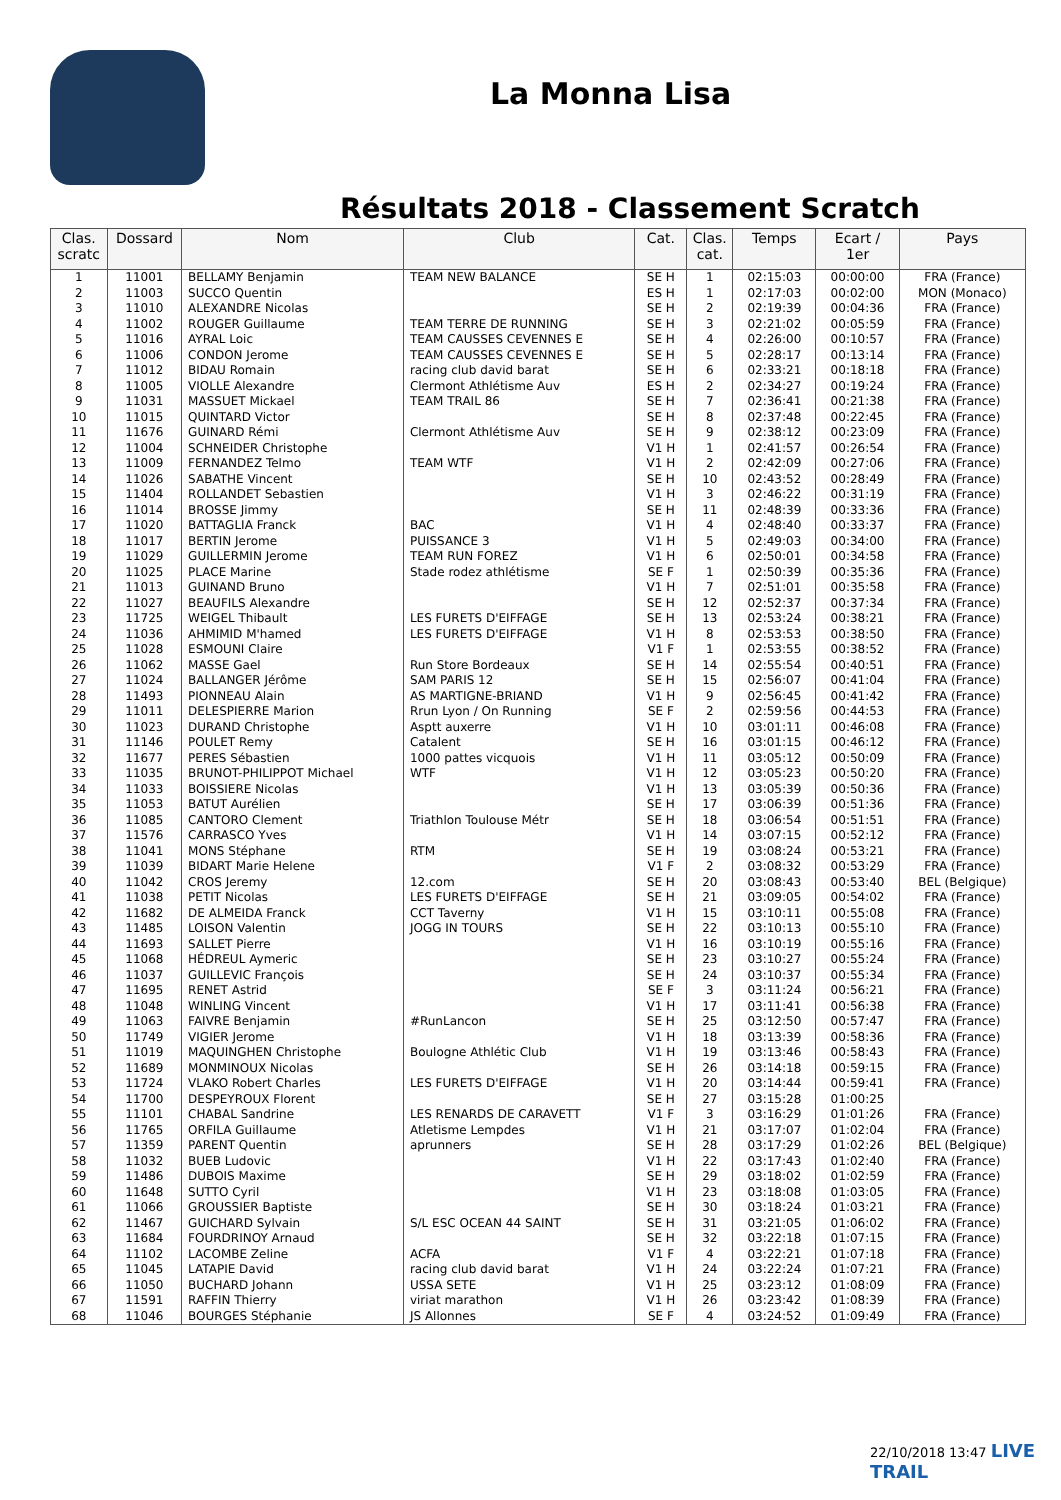La Monna Lisa
Résultats 2018 - Classement Scratch
| Clas. scratc | Dossard | Nom | Club | Cat. | Clas. cat. | Temps | Ecart / 1er | Pays |
| --- | --- | --- | --- | --- | --- | --- | --- | --- |
| 1 | 11001 | BELLAMY Benjamin | TEAM NEW BALANCE | SE H | 1 | 02:15:03 | 00:00:00 | FRA (France) |
| 2 | 11003 | SUCCO Quentin | | ES H | 1 | 02:17:03 | 00:02:00 | MON (Monaco) |
| 3 | 11010 | ALEXANDRE Nicolas | | SE H | 2 | 02:19:39 | 00:04:36 | FRA (France) |
| 4 | 11002 | ROUGER Guillaume | TEAM TERRE DE RUNNING | SE H | 3 | 02:21:02 | 00:05:59 | FRA (France) |
| 5 | 11016 | AYRAL Loic | TEAM CAUSSES CEVENNES E | SE H | 4 | 02:26:00 | 00:10:57 | FRA (France) |
| 6 | 11006 | CONDON Jerome | TEAM CAUSSES CEVENNES E | SE H | 5 | 02:28:17 | 00:13:14 | FRA (France) |
| 7 | 11012 | BIDAU Romain | racing club david barat | SE H | 6 | 02:33:21 | 00:18:18 | FRA (France) |
| 8 | 11005 | VIOLLE Alexandre | Clermont Athlétisme Auv | ES H | 2 | 02:34:27 | 00:19:24 | FRA (France) |
| 9 | 11031 | MASSUET Mickael | TEAM TRAIL 86 | SE H | 7 | 02:36:41 | 00:21:38 | FRA (France) |
| 10 | 11015 | QUINTARD Victor | | SE H | 8 | 02:37:48 | 00:22:45 | FRA (France) |
| 11 | 11676 | GUINARD Rémi | Clermont Athlétisme Auv | SE H | 9 | 02:38:12 | 00:23:09 | FRA (France) |
| 12 | 11004 | SCHNEIDER Christophe | | V1 H | 1 | 02:41:57 | 00:26:54 | FRA (France) |
| 13 | 11009 | FERNANDEZ Telmo | TEAM WTF | V1 H | 2 | 02:42:09 | 00:27:06 | FRA (France) |
| 14 | 11026 | SABATHE Vincent | | SE H | 10 | 02:43:52 | 00:28:49 | FRA (France) |
| 15 | 11404 | ROLLANDET Sebastien | | V1 H | 3 | 02:46:22 | 00:31:19 | FRA (France) |
| 16 | 11014 | BROSSE Jimmy | | SE H | 11 | 02:48:39 | 00:33:36 | FRA (France) |
| 17 | 11020 | BATTAGLIA Franck | BAC | V1 H | 4 | 02:48:40 | 00:33:37 | FRA (France) |
| 18 | 11017 | BERTIN Jerome | PUISSANCE 3 | V1 H | 5 | 02:49:03 | 00:34:00 | FRA (France) |
| 19 | 11029 | GUILLERMIN Jerome | TEAM RUN FOREZ | V1 H | 6 | 02:50:01 | 00:34:58 | FRA (France) |
| 20 | 11025 | PLACE Marine | Stade rodez athlétisme | SE F | 1 | 02:50:39 | 00:35:36 | FRA (France) |
| 21 | 11013 | GUINAND Bruno | | V1 H | 7 | 02:51:01 | 00:35:58 | FRA (France) |
| 22 | 11027 | BEAUFILS Alexandre | | SE H | 12 | 02:52:37 | 00:37:34 | FRA (France) |
| 23 | 11725 | WEIGEL Thibault | LES FURETS D'EIFFAGE | SE H | 13 | 02:53:24 | 00:38:21 | FRA (France) |
| 24 | 11036 | AHMIMID M'hamed | LES FURETS D'EIFFAGE | V1 H | 8 | 02:53:53 | 00:38:50 | FRA (France) |
| 25 | 11028 | ESMOUNI Claire | | V1 F | 1 | 02:53:55 | 00:38:52 | FRA (France) |
| 26 | 11062 | MASSE Gael | Run Store Bordeaux | SE H | 14 | 02:55:54 | 00:40:51 | FRA (France) |
| 27 | 11024 | BALLANGER Jérôme | SAM PARIS 12 | SE H | 15 | 02:56:07 | 00:41:04 | FRA (France) |
| 28 | 11493 | PIONNEAU Alain | AS MARTIGNE-BRIAND | V1 H | 9 | 02:56:45 | 00:41:42 | FRA (France) |
| 29 | 11011 | DELESPIERRE Marion | Rrun Lyon / On Running | SE F | 2 | 02:59:56 | 00:44:53 | FRA (France) |
| 30 | 11023 | DURAND Christophe | Asptt auxerre | V1 H | 10 | 03:01:11 | 00:46:08 | FRA (France) |
| 31 | 11146 | POULET Remy | Catalent | SE H | 16 | 03:01:15 | 00:46:12 | FRA (France) |
| 32 | 11677 | PERES Sébastien | 1000 pattes vicquois | V1 H | 11 | 03:05:12 | 00:50:09 | FRA (France) |
| 33 | 11035 | BRUNOT-PHILIPPOT Michael | WTF | V1 H | 12 | 03:05:23 | 00:50:20 | FRA (France) |
| 34 | 11033 | BOISSIERE Nicolas | | V1 H | 13 | 03:05:39 | 00:50:36 | FRA (France) |
| 35 | 11053 | BATUT Aurélien | | SE H | 17 | 03:06:39 | 00:51:36 | FRA (France) |
| 36 | 11085 | CANTORO Clement | Triathlon Toulouse Métr | SE H | 18 | 03:06:54 | 00:51:51 | FRA (France) |
| 37 | 11576 | CARRASCO Yves | | V1 H | 14 | 03:07:15 | 00:52:12 | FRA (France) |
| 38 | 11041 | MONS Stéphane | RTM | SE H | 19 | 03:08:24 | 00:53:21 | FRA (France) |
| 39 | 11039 | BIDART Marie Helene | | V1 F | 2 | 03:08:32 | 00:53:29 | FRA (France) |
| 40 | 11042 | CROS Jeremy | 12.com | SE H | 20 | 03:08:43 | 00:53:40 | BEL (Belgique) |
| 41 | 11038 | PETIT Nicolas | LES FURETS D'EIFFAGE | SE H | 21 | 03:09:05 | 00:54:02 | FRA (France) |
| 42 | 11682 | DE ALMEIDA Franck | CCT Taverny | V1 H | 15 | 03:10:11 | 00:55:08 | FRA (France) |
| 43 | 11485 | LOISON Valentin | JOGG IN TOURS | SE H | 22 | 03:10:13 | 00:55:10 | FRA (France) |
| 44 | 11693 | SALLET Pierre | | V1 H | 16 | 03:10:19 | 00:55:16 | FRA (France) |
| 45 | 11068 | HÉDREUL Aymeric | | SE H | 23 | 03:10:27 | 00:55:24 | FRA (France) |
| 46 | 11037 | GUILLEVIC François | | SE H | 24 | 03:10:37 | 00:55:34 | FRA (France) |
| 47 | 11695 | RENET Astrid | | SE F | 3 | 03:11:24 | 00:56:21 | FRA (France) |
| 48 | 11048 | WINLING Vincent | | V1 H | 17 | 03:11:41 | 00:56:38 | FRA (France) |
| 49 | 11063 | FAIVRE Benjamin | #RunLancon | SE H | 25 | 03:12:50 | 00:57:47 | FRA (France) |
| 50 | 11749 | VIGIER Jerome | | V1 H | 18 | 03:13:39 | 00:58:36 | FRA (France) |
| 51 | 11019 | MAQUINGHEN Christophe | Boulogne Athlétic Club | V1 H | 19 | 03:13:46 | 00:58:43 | FRA (France) |
| 52 | 11689 | MONMINOUX Nicolas | | SE H | 26 | 03:14:18 | 00:59:15 | FRA (France) |
| 53 | 11724 | VLAKO Robert Charles | LES FURETS D'EIFFAGE | V1 H | 20 | 03:14:44 | 00:59:41 | FRA (France) |
| 54 | 11700 | DESPEYROUX Florent | | SE H | 27 | 03:15:28 | 01:00:25 | |
| 55 | 11101 | CHABAL Sandrine | LES RENARDS DE CARAVETT | V1 F | 3 | 03:16:29 | 01:01:26 | FRA (France) |
| 56 | 11765 | ORFILA Guillaume | Atletisme Lempdes | V1 H | 21 | 03:17:07 | 01:02:04 | FRA (France) |
| 57 | 11359 | PARENT Quentin | aprunners | SE H | 28 | 03:17:29 | 01:02:26 | BEL (Belgique) |
| 58 | 11032 | BUEB Ludovic | | V1 H | 22 | 03:17:43 | 01:02:40 | FRA (France) |
| 59 | 11486 | DUBOIS Maxime | | SE H | 29 | 03:18:02 | 01:02:59 | FRA (France) |
| 60 | 11648 | SUTTO Cyril | | V1 H | 23 | 03:18:08 | 01:03:05 | FRA (France) |
| 61 | 11066 | GROUSSIER Baptiste | | SE H | 30 | 03:18:24 | 01:03:21 | FRA (France) |
| 62 | 11467 | GUICHARD Sylvain | S/L ESC OCEAN 44 SAINT | SE H | 31 | 03:21:05 | 01:06:02 | FRA (France) |
| 63 | 11684 | FOURDRINOY Arnaud | | SE H | 32 | 03:22:18 | 01:07:15 | FRA (France) |
| 64 | 11102 | LACOMBE Zeline | ACFA | V1 F | 4 | 03:22:21 | 01:07:18 | FRA (France) |
| 65 | 11045 | LATAPIE David | racing club david barat | V1 H | 24 | 03:22:24 | 01:07:21 | FRA (France) |
| 66 | 11050 | BUCHARD Johann | USSA SETE | V1 H | 25 | 03:23:12 | 01:08:09 | FRA (France) |
| 67 | 11591 | RAFFIN Thierry | viriat marathon | V1 H | 26 | 03:23:42 | 01:08:39 | FRA (France) |
| 68 | 11046 | BOURGES Stéphanie | JS Allonnes | SE F | 4 | 03:24:52 | 01:09:49 | FRA (France) |
22/10/2018 13:47 LIVE TRAIL